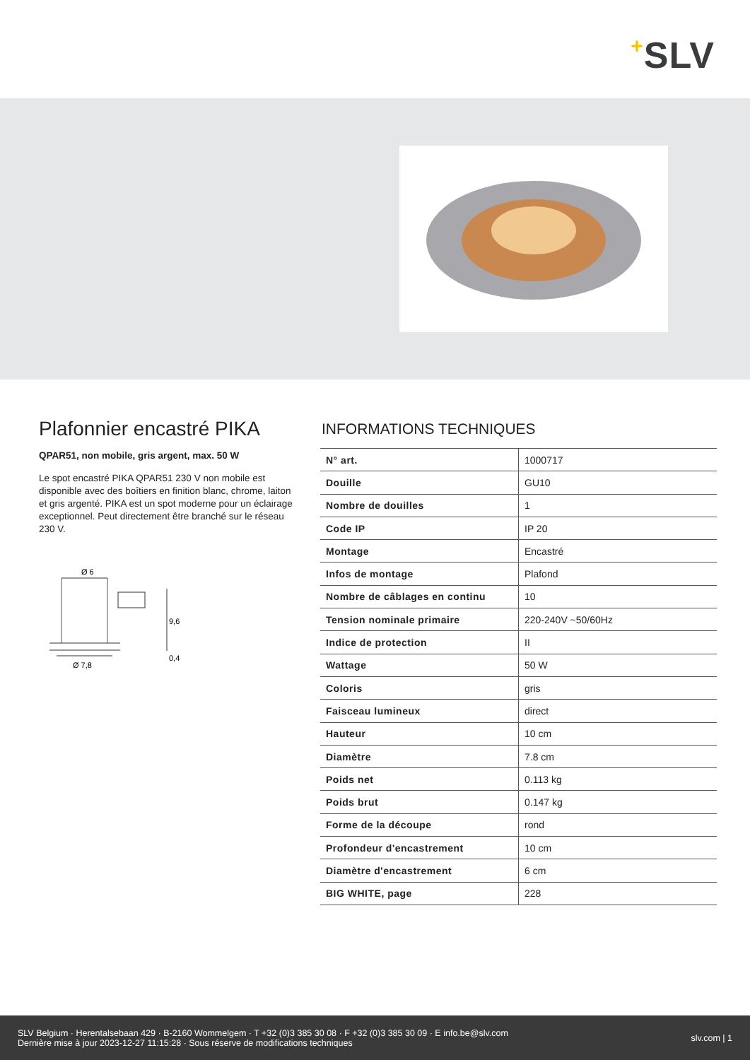+SLV
Plafonnier encastré PIKA
QPAR51, non mobile, gris argent, max. 50 W
Le spot encastré PIKA QPAR51 230 V non mobile est disponible avec des boîtiers en finition blanc, chrome, laiton et gris argenté. PIKA est un spot moderne pour un éclairage exceptionnel. Peut directement être branché sur le réseau 230 V.
Ø 6
Ø 7,8
9,6
0,4
INFORMATIONS TECHNIQUES
| N° art. | 1000717 |
| Douille | GU10 |
| Nombre de douilles | 1 |
| Code IP | IP 20 |
| Montage | Encastré |
| Infos de montage | Plafond |
| Nombre de câblages en continu | 10 |
| Tension nominale primaire | 220-240V ~50/60Hz |
| Indice de protection | II |
| Wattage | 50 W |
| Coloris | gris |
| Faisceau lumineux | direct |
| Hauteur | 10 cm |
| Diamètre | 7.8 cm |
| Poids net | 0.113 kg |
| Poids brut | 0.147 kg |
| Forme de la découpe | rond |
| Profondeur d'encastrement | 10 cm |
| Diamètre d'encastrement | 6 cm |
| BIG WHITE, page | 228 |
SLV Belgium · Herentalsebaan 429 · B-2160 Wommelgem · T +32 (0)3 385 30 08 · F +32 (0)3 385 30 09 · E info.be@slv.com
Dernière mise à jour 2023-12-27 11:15:28 · Sous réserve de modifications techniques
slv.com | 1